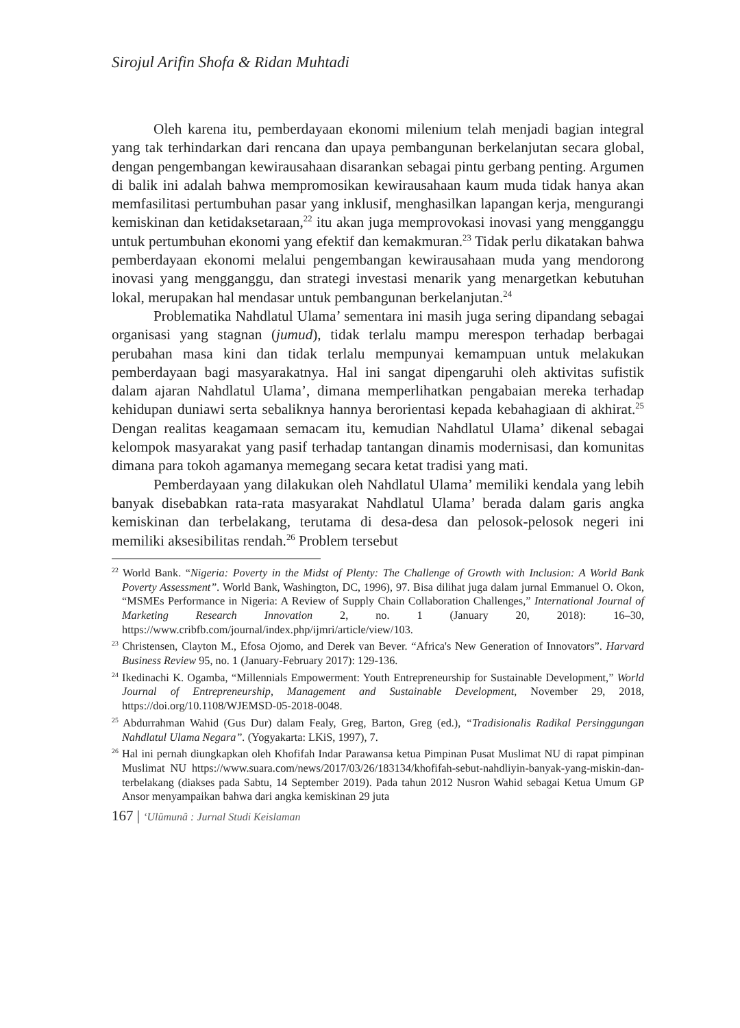Sirojul Arifin Shofa & Ridan Muhtadi
Oleh karena itu, pemberdayaan ekonomi milenium telah menjadi bagian integral yang tak terhindarkan dari rencana dan upaya pembangunan berkelanjutan secara global, dengan pengembangan kewirausahaan disarankan sebagai pintu gerbang penting. Argumen di balik ini adalah bahwa mempromosikan kewirausahaan kaum muda tidak hanya akan memfasilitasi pertumbuhan pasar yang inklusif, menghasilkan lapangan kerja, mengurangi kemiskinan dan ketidaksetaraan,<sup>22</sup> itu akan juga memprovokasi inovasi yang mengganggu untuk pertumbuhan ekonomi yang efektif dan kemakmuran.<sup>23</sup> Tidak perlu dikatakan bahwa pemberdayaan ekonomi melalui pengembangan kewirausahaan muda yang mendorong inovasi yang mengganggu, dan strategi investasi menarik yang menargetkan kebutuhan lokal, merupakan hal mendasar untuk pembangunan berkelanjutan.<sup>24</sup>
Problematika Nahdlatul Ulama’ sementara ini masih juga sering dipandang sebagai organisasi yang stagnan (jumud), tidak terlalu mampu merespon terhadap berbagai perubahan masa kini dan tidak terlalu mempunyai kemampuan untuk melakukan pemberdayaan bagi masyarakatnya. Hal ini sangat dipengaruhi oleh aktivitas sufistik dalam ajaran Nahdlatul Ulama’, dimana memperlihatkan pengabaian mereka terhadap kehidupan duniawi serta sebaliknya hannya berorientasi kepada kebahagiaan di akhirat.<sup>25</sup> Dengan realitas keagamaan semacam itu, kemudian Nahdlatul Ulama’ dikenal sebagai kelompok masyarakat yang pasif terhadap tantangan dinamis modernisasi, dan komunitas dimana para tokoh agamanya memegang secara ketat tradisi yang mati.
Pemberdayaan yang dilakukan oleh Nahdlatul Ulama’ memiliki kendala yang lebih banyak disebabkan rata-rata masyarakat Nahdlatul Ulama’ berada dalam garis angka kemiskinan dan terbelakang, terutama di desa-desa dan pelosok-pelosok negeri ini memiliki aksesibilitas rendah.<sup>26</sup> Problem tersebut
<sup>22</sup> World Bank. “Nigeria: Poverty in the Midst of Plenty: The Challenge of Growth with Inclusion: A World Bank Poverty Assessment”. World Bank, Washington, DC, 1996), 97. Bisa dilihat juga dalam jurnal Emmanuel O. Okon, “MSMEs Performance in Nigeria: A Review of Supply Chain Collaboration Challenges,” International Journal of Marketing Research Innovation 2, no. 1 (January 20, 2018): 16–30, https://www.cribfb.com/journal/index.php/ijmri/article/view/103.
<sup>23</sup> Christensen, Clayton M., Efosa Ojomo, and Derek van Bever. “Africa's New Generation of Innovators”. Harvard Business Review 95, no. 1 (January-February 2017): 129-136.
<sup>24</sup> Ikedinachi K. Ogamba, “Millennials Empowerment: Youth Entrepreneurship for Sustainable Development,” World Journal of Entrepreneurship, Management and Sustainable Development, November 29, 2018, https://doi.org/10.1108/WJEMSD-05-2018-0048.
<sup>25</sup> Abdurrahman Wahid (Gus Dur) dalam Fealy, Greg, Barton, Greg (ed.), “Tradisionalis Radikal Persinggungan Nahdlatul Ulama Negara”. (Yogyakarta: LKiS, 1997), 7.
<sup>26</sup> Hal ini pernah diungkapkan oleh Khofifah Indar Parawansa ketua Pimpinan Pusat Muslimat NU di rapat pimpinan Muslimat NU https://www.suara.com/news/2017/03/26/183134/khofifah-sebut-nahdliyin-banyak-yang-miskin-dan-terbelakang (diakses pada Sabtu, 14 September 2019). Pada tahun 2012 Nusron Wahid sebagai Ketua Umum GP Ansor menyampaikan bahwa dari angka kemiskinan 29 juta
167 | ‘Ulûmunâ : Jurnal Studi Keislaman